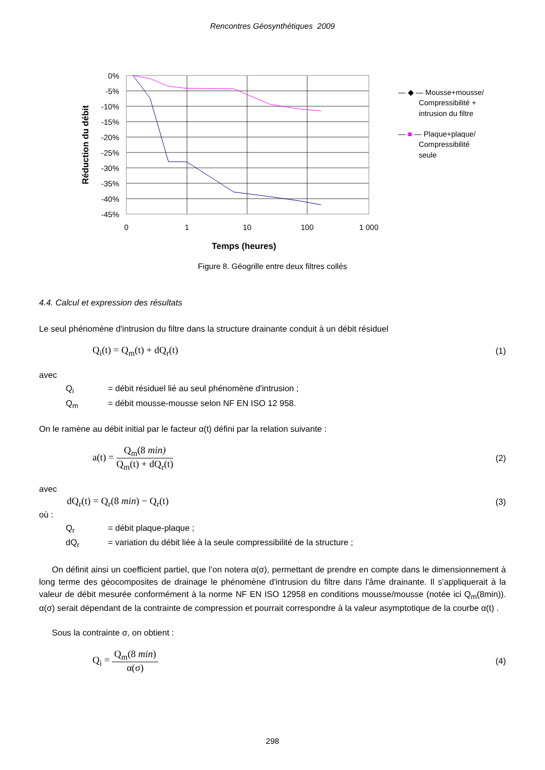Rencontres Géosynthétiques 2009
0%
-5%
-10%
-15%
-20%
-25%
-30%
-35%
-40%
-45%
0
1
10
100
1 000
Réduction du débit
— ◆ — Mousse+mousse/
Compressibilité +
intrusion du filtre
— ■ — Plaque+plaque/
Compressibilité
seule
Temps (heures)
Figure 8. Géogrille entre deux filtres collés
4.4. Calcul et expression des résultats
Le seul phénomène d'intrusion du filtre dans la structure drainante conduit à un débit résiduel
Q<sub>i</sub>(t) = Q<sub>m</sub>(t) + dQ<sub>r</sub>(t) (1)
avec
| Q<sub>i</sub> | = débit résiduel lié au seul phénomène d'intrusion ; |
| Q<sub>m</sub> | = débit mousse-mousse selon NF EN ISO 12 958. |
On le ramène au débit initial par le facteur α(t) défini par la relation suivante :
a(t) =
Q<sub>m</sub>(8 min)
Q<sub>m</sub>(t) + dQ<sub>r</sub>(t)
(2)
avec
dQ<sub>r</sub>(t) = Q<sub>r</sub>(8 min) − Q<sub>r</sub>(t) (3)
où :
| Q<sub>r</sub> | = débit plaque-plaque ; |
| dQ<sub>r</sub> | = variation du débit liée à la seule compressibilité de la structure ; |
On définit ainsi un coefficient partiel, que l’on notera α(σ), permettant de prendre en compte dans le dimensionnement à long terme des géocomposites de drainage le phénomène d'intrusion du filtre dans l'âme drainante. Il s'appliquerait à la valeur de débit mesurée conformément à la norme NF EN ISO 12958 en conditions mousse/mousse (notée ici Q<sub>m</sub>(8min)). α(σ) serait dépendant de la contrainte de compression et pourrait correspondre à la valeur asymptotique de la courbe α(t) .
Sous la contrainte σ, on obtient :
Q<sub>i</sub> =
Q<sub>m</sub>(8 min)
α(σ)
(4)
298